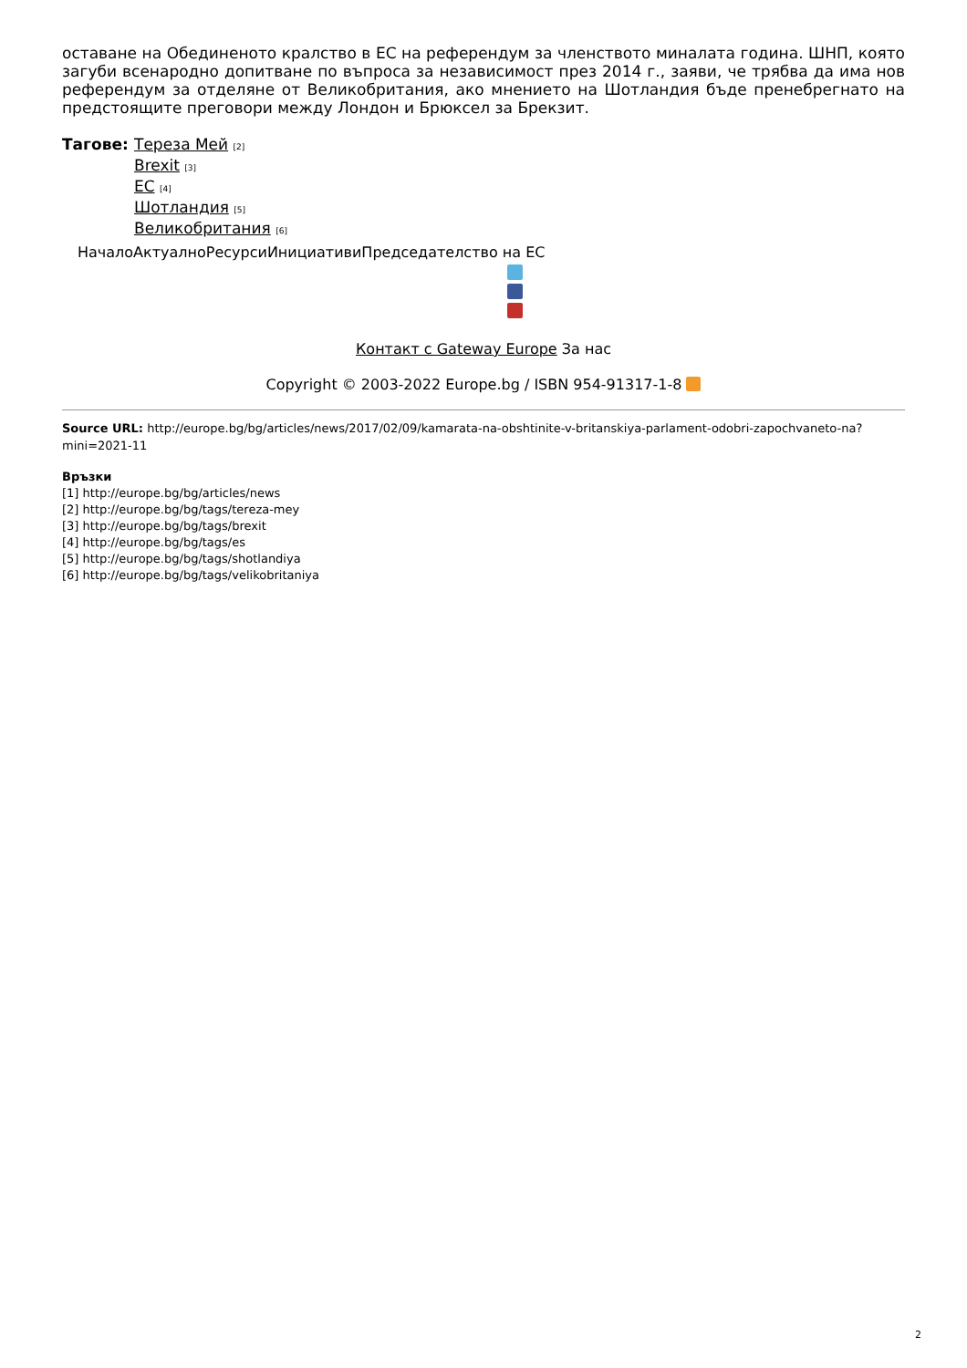оставане на Обединеното кралство в ЕС на референдум за членството миналата година. ШНП, която загуби всенародно допитване по въпроса за независимост през 2014 г., заяви, че трябва да има нов референдум за отделяне от Великобритания, ако мнението на Шотландия бъде пренебрегнато на предстоящите преговори между Лондон и Брюксел за Брекзит.
Тагове: Тереза Мей [2]
Brexit [3]
ЕС [4]
Шотландия [5]
Великобритания [6]
НачалоАктуалноРесурсиИнициативиПредседателство на ЕС
Контакт с Gateway Europe За нас
Copyright © 2003-2022 Europe.bg / ISBN 954-91317-1-8
Source URL: http://europe.bg/bg/articles/news/2017/02/09/kamarata-na-obshtinite-v-britanskiya-parlament-odobri-zapochvaneto-na?mini=2021-11
Връзки
[1] http://europe.bg/bg/articles/news
[2] http://europe.bg/bg/tags/tereza-mey
[3] http://europe.bg/bg/tags/brexit
[4] http://europe.bg/bg/tags/es
[5] http://europe.bg/bg/tags/shotlandiya
[6] http://europe.bg/bg/tags/velikobritaniya
2